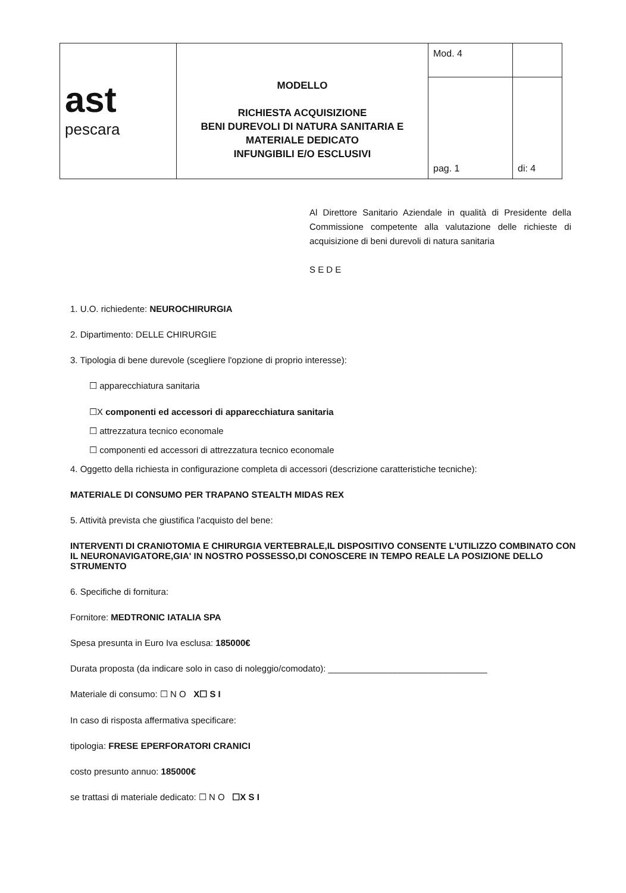| ast pescara | MODELLO RICHIESTA ACQUISIZIONE BENI DUREVOLI DI NATURA SANITARIA E MATERIALE DEDICATO INFUNGIBILI E/O ESCLUSIVI | Mod. 4 | |
| | | pag. 1 | di: 4 |
Al Direttore Sanitario Aziendale in qualità di Presidente della Commissione competente alla valutazione delle richieste di acquisizione di beni durevoli di natura sanitaria
S E D E
1. U.O. richiedente: NEUROCHIRURGIA
2. Dipartimento: DELLE CHIRURGIE
3. Tipologia di bene durevole (scegliere l'opzione di proprio interesse):
☐ apparecchiatura sanitaria
☐X componenti ed accessori di apparecchiatura sanitaria
☐ attrezzatura tecnico economale
☐ componenti ed accessori di attrezzatura tecnico economale
4. Oggetto della richiesta in configurazione completa di accessori (descrizione caratteristiche tecniche):
MATERIALE DI CONSUMO PER TRAPANO STEALTH MIDAS REX
5. Attività prevista che giustifica l'acquisto del bene:
INTERVENTI DI CRANIOTOMIA E CHIRURGIA VERTEBRALE,IL DISPOSITIVO CONSENTE L'UTILIZZO COMBINATO CON IL NEURONAVIGATORE,GIA' IN NOSTRO POSSESSO,DI CONOSCERE IN TEMPO REALE LA POSIZIONE DELLO STRUMENTO
6. Specifiche di fornitura:
Fornitore: MEDTRONIC IATALIA SPA
Spesa presunta in Euro Iva esclusa: 185000€
Durata proposta (da indicare solo in caso di noleggio/comodato): ________________________________
Materiale di consumo: ☐ N O X☐ S I
In caso di risposta affermativa specificare:
tipologia: FRESE EPERFORATORI CRANICI
costo presunto annuo: 185000€
se trattasi di materiale dedicato: ☐ N O ☐X S I